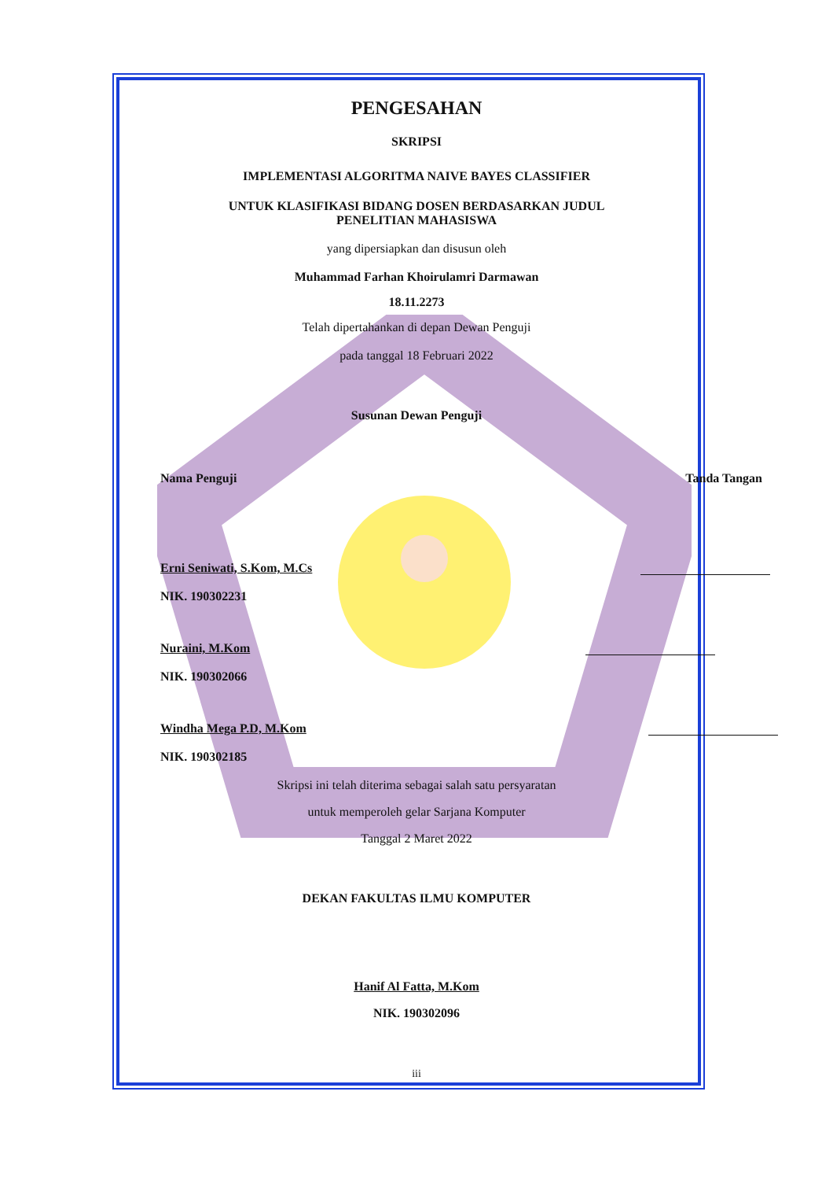PENGESAHAN
SKRIPSI
IMPLEMENTASI ALGORITMA NAIVE BAYES CLASSIFIER
UNTUK KLASIFIKASI BIDANG DOSEN BERDASARKAN JUDUL
PENELITIAN MAHASISWA
yang dipersiapkan dan disusun oleh
Muhammad Farhan Khoirulamri Darmawan
18.11.2273
Telah dipertahankan di depan Dewan Penguji
pada tanggal 18 Februari 2022
Susunan Dewan Penguji
Nama Penguji Tanda Tangan
Erni Seniwati, S.Kom, M.Cs
NIK. 190302231
Nuraini, M.Kom
NIK. 190302066
Windha Mega P.D, M.Kom
NIK. 190302185
Skripsi ini telah diterima sebagai salah satu persyaratan
untuk memperoleh gelar Sarjana Komputer
Tanggal 2 Maret 2022
DEKAN FAKULTAS ILMU KOMPUTER
Hanif Al Fatta, M.Kom
NIK. 190302096
iii